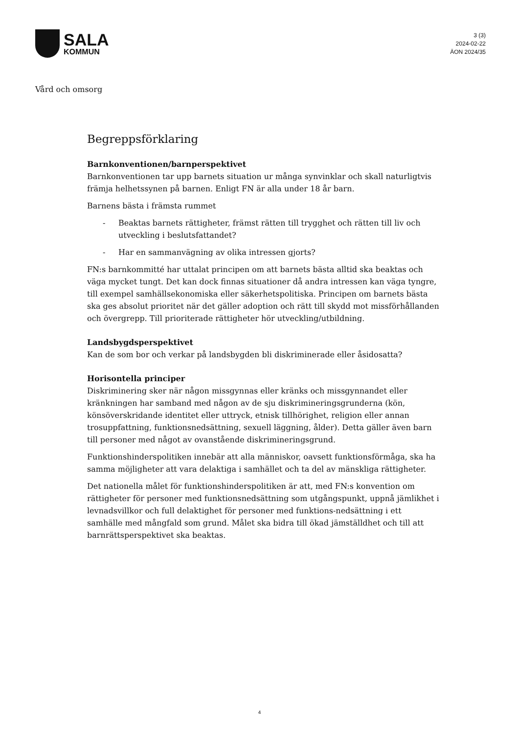SALA
KOMMUN
3 (3)
2024-02-22
ÄON 2024/35
Vård och omsorg
Begreppsförklaring
Barnkonventionen/barnperspektivet
Barnkonventionen tar upp barnets situation ur många synvinklar och skall naturligtvis främja helhetssynen på barnen. Enligt FN är alla under 18 år barn.
Barnens bästa i främsta rummet
- Beaktas barnets rättigheter, främst rätten till trygghet och rätten till liv och utveckling i beslutsfattandet?
- Har en sammanvägning av olika intressen gjorts?
FN:s barnkommitté har uttalat principen om att barnets bästa alltid ska beaktas och väga mycket tungt. Det kan dock finnas situationer då andra intressen kan väga tyngre, till exempel samhällsekonomiska eller säkerhetspolitiska. Principen om barnets bästa ska ges absolut prioritet när det gäller adoption och rätt till skydd mot missförhållanden och övergrepp. Till prioriterade rättigheter hör utveckling/utbildning.
Landsbygdsperspektivet
Kan de som bor och verkar på landsbygden bli diskriminerade eller åsidosatta?
Horisontella principer
Diskriminering sker när någon missgynnas eller kränks och missgynnandet eller kränkningen har samband med någon av de sju diskrimineringsgrunderna (kön, könsöverskridande identitet eller uttryck, etnisk tillhörighet, religion eller annan trosuppfattning, funktionsnedsättning, sexuell läggning, ålder). Detta gäller även barn till personer med något av ovanstående diskrimineringsgrund.
Funktionshinderspolitiken innebär att alla människor, oavsett funktionsförmåga, ska ha samma möjligheter att vara delaktiga i samhället och ta del av mänskliga rättigheter.
Det nationella målet för funktionshinderspolitiken är att, med FN:s konvention om rättigheter för personer med funktionsnedsättning som utgångspunkt, uppnå jämlikhet i levnadsvillkor och full delaktighet för personer med funktions-nedsättning i ett samhälle med mångfald som grund. Målet ska bidra till ökad jämställdhet och till att barnrättsperspektivet ska beaktas.
4